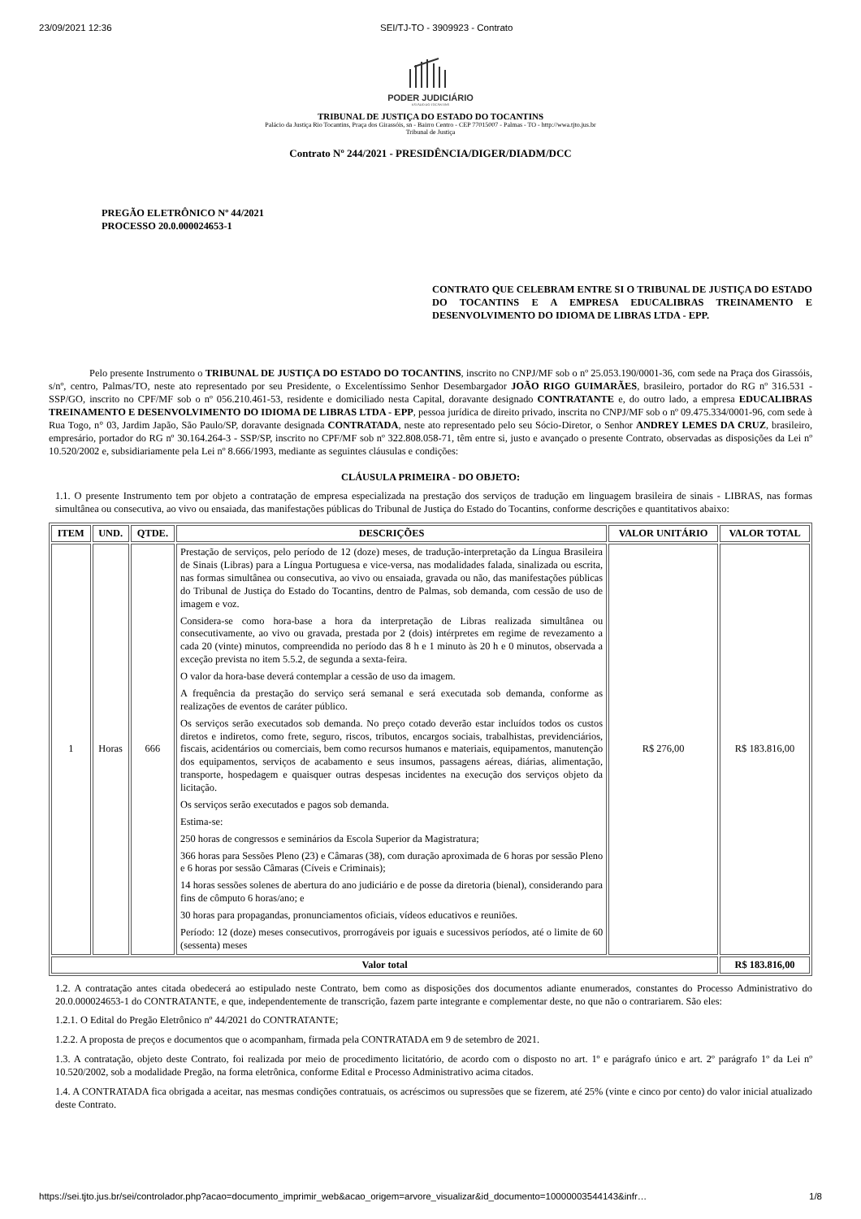23/09/2021 12:36 SEI/TJ-TO - 3909923 - Contrato
PODER JUDICIÁRIO
ESTADO DO TOCANTINS
TRIBUNAL DE JUSTIÇA DO ESTADO DO TOCANTINS
Palácio da Justiça Rio Tocantins, Praça dos Girassóis, sn - Bairro Centro - CEP 77015007 - Palmas - TO - http://wwa.tjto.jus.br
Tribunal de Justiça
Contrato Nº 244/2021 - PRESIDÊNCIA/DIGER/DIADM/DCC
PREGÃO ELETRÔNICO Nº 44/2021
PROCESSO 20.0.000024653-1
CONTRATO QUE CELEBRAM ENTRE SI O TRIBUNAL DE JUSTIÇA DO ESTADO DO TOCANTINS E A EMPRESA EDUCALIBRAS TREINAMENTO E DESENVOLVIMENTO DO IDIOMA DE LIBRAS LTDA - EPP.
Pelo presente Instrumento o TRIBUNAL DE JUSTIÇA DO ESTADO DO TOCANTINS, inscrito no CNPJ/MF sob o nº 25.053.190/0001-36, com sede na Praça dos Girassóis, s/nº, centro, Palmas/TO, neste ato representado por seu Presidente, o Excelentíssimo Senhor Desembargador JOÃO RIGO GUIMARÃES, brasileiro, portador do RG nº 316.531 - SSP/GO, inscrito no CPF/MF sob o nº 056.210.461-53, residente e domiciliado nesta Capital, doravante designado CONTRATANTE e, do outro lado, a empresa EDUCALIBRAS TREINAMENTO E DESENVOLVIMENTO DO IDIOMA DE LIBRAS LTDA - EPP, pessoa jurídica de direito privado, inscrita no CNPJ/MF sob o nº 09.475.334/0001-96, com sede à Rua Togo, n° 03, Jardim Japão, São Paulo/SP, doravante designada CONTRATADA, neste ato representado pelo seu Sócio-Diretor, o Senhor ANDREY LEMES DA CRUZ, brasileiro, empresário, portador do RG nº 30.164.264-3 - SSP/SP, inscrito no CPF/MF sob nº 322.808.058-71, têm entre si, justo e avançado o presente Contrato, observadas as disposições da Lei nº 10.520/2002 e, subsidiariamente pela Lei nº 8.666/1993, mediante as seguintes cláusulas e condições:
CLÁUSULA PRIMEIRA - DO OBJETO:
1.1. O presente Instrumento tem por objeto a contratação de empresa especializada na prestação dos serviços de tradução em linguagem brasileira de sinais - LIBRAS, nas formas simultânea ou consecutiva, ao vivo ou ensaiada, das manifestações públicas do Tribunal de Justiça do Estado do Tocantins, conforme descrições e quantitativos abaixo:
| ITEM | UND. | QTDE. | DESCRIÇÕES | VALOR UNITÁRIO | VALOR TOTAL |
| --- | --- | --- | --- | --- | --- |
| 1 | Horas | 666 | Prestação de serviços, pelo período de 12 (doze) meses, de tradução-interpretação da Língua Brasileira de Sinais (Libras) para a Língua Portuguesa e vice-versa, nas modalidades falada, sinalizada ou escrita, nas formas simultânea ou consecutiva, ao vivo ou ensaiada, gravada ou não, das manifestações públicas do Tribunal de Justiça do Estado do Tocantins, dentro de Palmas, sob demanda, com cessão de uso de imagem e voz. Considera-se como hora-base a hora da interpretação de Libras realizada simultânea ou consecutivamente, ao vivo ou gravada, prestada por 2 (dois) intérpretes em regime de revezamento a cada 20 (vinte) minutos, compreendida no período das 8 h e 1 minuto às 20 h e 0 minutos, observada a exceção prevista no item 5.5.2, de segunda a sexta-feira. O valor da hora-base deverá contemplar a cessão de uso da imagem. A frequência da prestação do serviço será semanal e será executada sob demanda, conforme as realizações de eventos de caráter público. Os serviços serão executados sob demanda. No preço cotado deverão estar incluídos todos os custos diretos e indiretos, como frete, seguro, riscos, tributos, encargos sociais, trabalhistas, previdenciários, fiscais, acidentários ou comerciais, bem como recursos humanos e materiais, equipamentos, manutenção dos equipamentos, serviços de acabamento e seus insumos, passagens aéreas, diárias, alimentação, transporte, hospedagem e quaisquer outras despesas incidentes na execução dos serviços objeto da licitação. Os serviços serão executados e pagos sob demanda. Estima-se: 250 horas de congressos e seminários da Escola Superior da Magistratura; 366 horas para Sessões Pleno (23) e Câmaras (38), com duração aproximada de 6 horas por sessão Pleno e 6 horas por sessão Câmaras (Cíveis e Criminais); 14 horas sessões solenes de abertura do ano judiciário e de posse da diretoria (bienal), considerando para fins de cômputo 6 horas/ano; e 30 horas para propagandas, pronunciamentos oficiais, vídeos educativos e reuniões. Período: 12 (doze) meses consecutivos, prorrogáveis por iguais e sucessivos períodos, até o limite de 60 (sessenta) meses | R$ 276,00 | R$ 183.816,00 |
| Valor total | | | | | R$ 183.816,00 |
1.2. A contratação antes citada obedecerá ao estipulado neste Contrato, bem como as disposições dos documentos adiante enumerados, constantes do Processo Administrativo do 20.0.000024653-1 do CONTRATANTE, e que, independentemente de transcrição, fazem parte integrante e complementar deste, no que não o contrariarem. São eles:
1.2.1. O Edital do Pregão Eletrônico nº 44/2021 do CONTRATANTE;
1.2.2. A proposta de preços e documentos que o acompanham, firmada pela CONTRATADA em 9 de setembro de 2021.
1.3. A contratação, objeto deste Contrato, foi realizada por meio de procedimento licitatório, de acordo com o disposto no art. 1º e parágrafo único e art. 2º parágrafo 1º da Lei nº 10.520/2002, sob a modalidade Pregão, na forma eletrônica, conforme Edital e Processo Administrativo acima citados.
1.4. A CONTRATADA fica obrigada a aceitar, nas mesmas condições contratuais, os acréscimos ou supressões que se fizerem, até 25% (vinte e cinco por cento) do valor inicial atualizado deste Contrato.
https://sei.tjto.jus.br/sei/controlador.php?acao=documento_imprimir_web&acao_origem=arvore_visualizar&id_documento=10000003544143&infr… 1/8